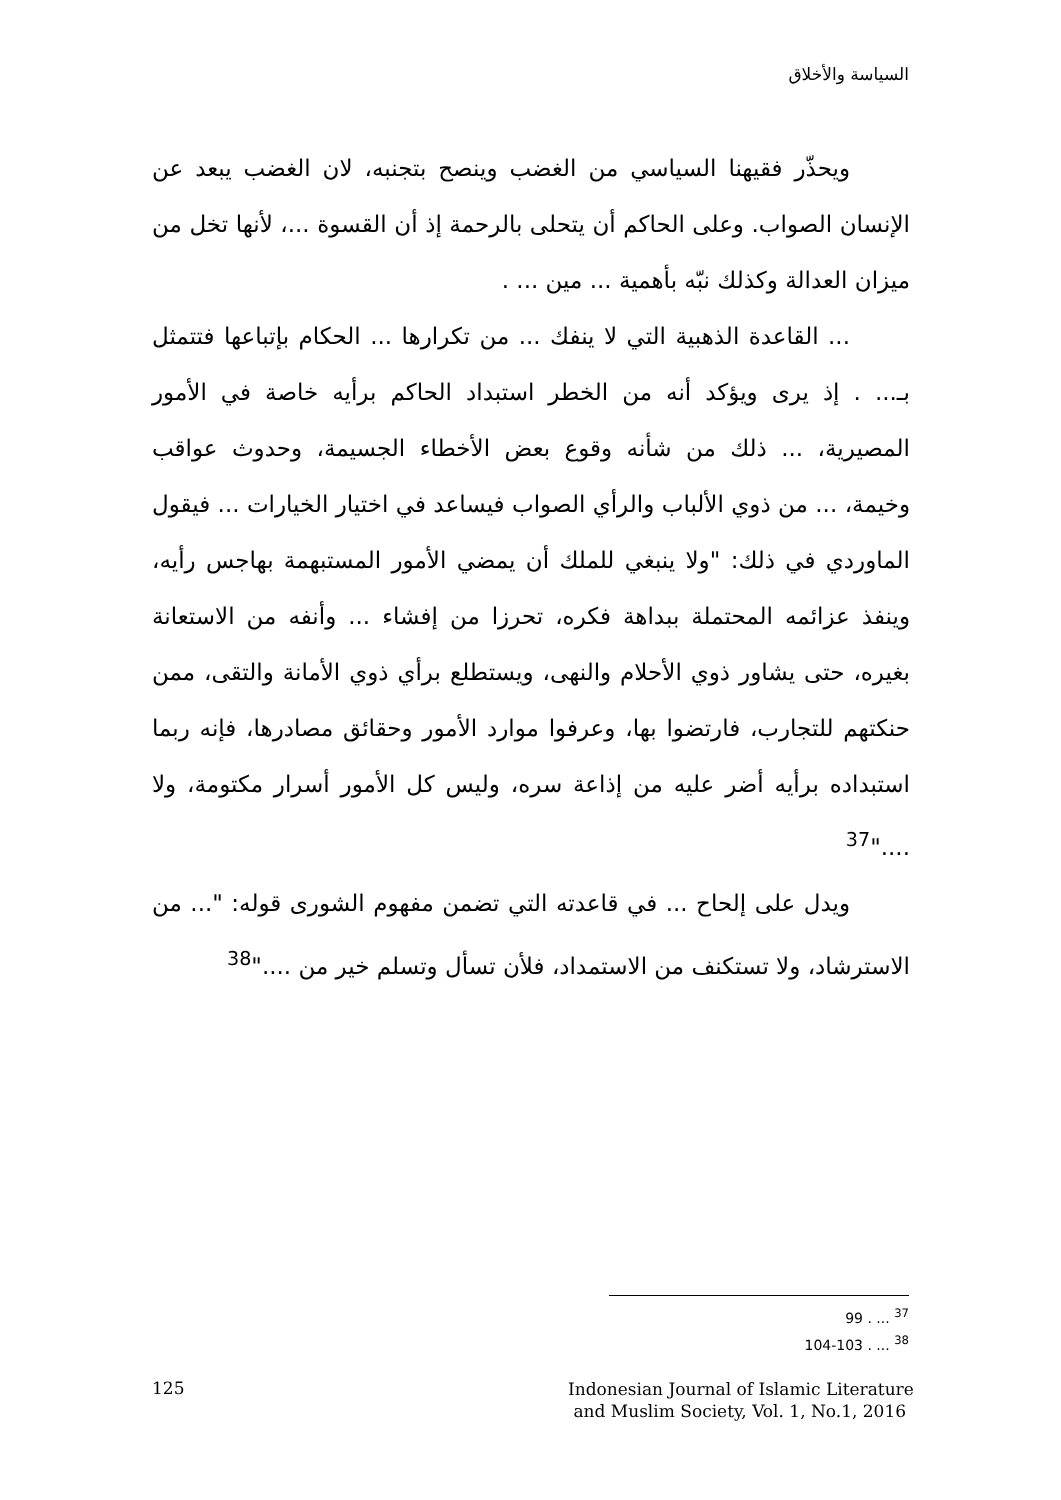السياسة والأخلاق
ويحذّر فقيهنا السياسي من الغضب وينصح بتجنبه، لان الغضب يبعد عن الإنسان الصواب. وعلى الحاكم أن يتحلى بالرحمة إذ أن القسوة ...، لأنها تخل من ميزان العدالة وكذلك نبّه بأهمية ... مين ... .
... القاعدة الذهبية التي لا ينفك ... من تكرارها ... الحكام بإتباعها فتتمثل بـ... . إذ يرى ويؤكد أنه من الخطر استبداد الحاكم برأيه خاصة في الأمور المصيرية، ... ذلك من شأنه وقوع بعض الأخطاء الجسيمة، وحدوث عواقب وخيمة، ... من ذوي الألباب والرأي الصواب فيساعد في اختيار الخيارات ... فيقول الماوردي في ذلك: "ولا ينبغي للملك أن يمضي الأمور المستبهمة بهاجس رأيه، وينفذ عزائمه المحتملة ببداهة فكره، تحرزا من إفشاء ... وأنفه من الاستعانة بغيره، حتى يشاور ذوي الأحلام والنهى، ويستطلع برأي ذوي الأمانة والتقى، ممن حنكتهم للتجارب، فارتضوا بها، وعرفوا موارد الأمور وحقائق مصادرها، فإنه ربما استبداده برأيه أضر عليه من إذاعة سره، وليس كل الأمور أسرار مكتومة، ولا ...."<sup>37</sup>
ويدل على إلحاح ... في قاعدته التي تضمن مفهوم الشورى قوله: "... من الاسترشاد، ولا تستكنف من الاستمداد، فلأن تسأل وتسلم خير من ...."<sup>38</sup>
<sup>37</sup> ... . 99
<sup>38</sup> ... . 104-103
125
Indonesian Journal of Islamic Literature
and Muslim Society, Vol. 1, No.1, 2016